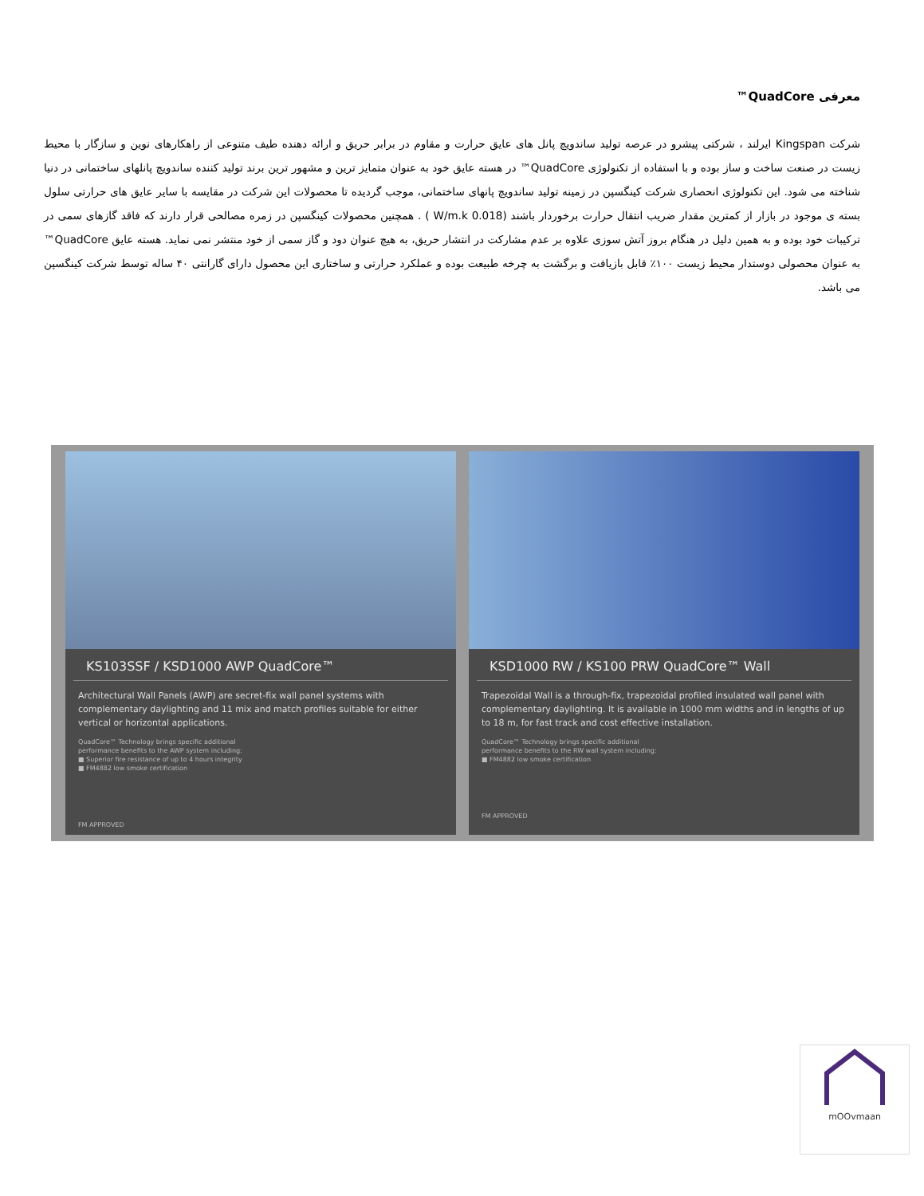معرفی QuadCore™
شرکت Kingspan ایرلند ، شرکتی پیشرو در عرصه تولید ساندویچ پانل های عایق حرارت و مقاوم در برابر حریق و ارائه دهنده طیف متنوعی از راهکارهای نوین و سازگار با محیط زیست در صنعت ساخت و ساز بوده و با استفاده از تکنولوژی QuadCore™ در هسته عایق خود به عنوان متمایز ترین و مشهور ترین برند تولید کننده ساندویچ پانلهای ساختمانی در دنیا شناخته می شود. این تکنولوژی انحصاری شرکت کینگسپن در زمینه تولید ساندویچ پانهای ساختمانی، موجب گردیده تا محصولات این شرکت در مقایسه با سایر عایق های حرارتی سلول بسته ی موجود در بازار از کمترین مقدار ضریب انتقال حرارت برخوردار باشند (0.018 W/m.k ) . همچنین محصولات کینگسپن در زمره مصالحی قرار دارند که فاقد گازهای سمی در ترکیبات خود بوده و به همین دلیل در هنگام بروز آتش سوزی علاوه بر عدم مشارکت در انتشار حریق، به هیچ عنوان دود و گاز سمی از خود منتشر نمی نماید. هسته عایق QuadCore™ به عنوان محصولی دوستدار محیط زیست ۱۰۰٪ قابل بازیافت و برگشت به چرخه طبیعت بوده و عملکرد حرارتی و ساختاری این محصول دارای گارانتی ۴۰ ساله توسط شرکت کینگسپن می باشد.
KS103SSF / KSD1000 AWP QuadCore™
Architectural Wall Panels (AWP) are secret-fix wall panel systems with complementary daylighting and 11 mix and match profiles suitable for either vertical or horizontal applications.
QuadCore™ Technology brings specific additional performance benefits to the AWP system including:
■ Superior fire resistance of up to 4 hours integrity
■ FM4882 low smoke certification
FM APPROVED
KSD1000 RW / KS100 PRW QuadCore™ Wall
Trapezoidal Wall is a through-fix, trapezoidal profiled insulated wall panel with complementary daylighting. It is available in 1000 mm widths and in lengths of up to 18 m, for fast track and cost effective installation.
QuadCore™ Technology brings specific additional performance benefits to the RW wall system including:
■ FM4882 low smoke certification
FM APPROVED
mOOvmaan